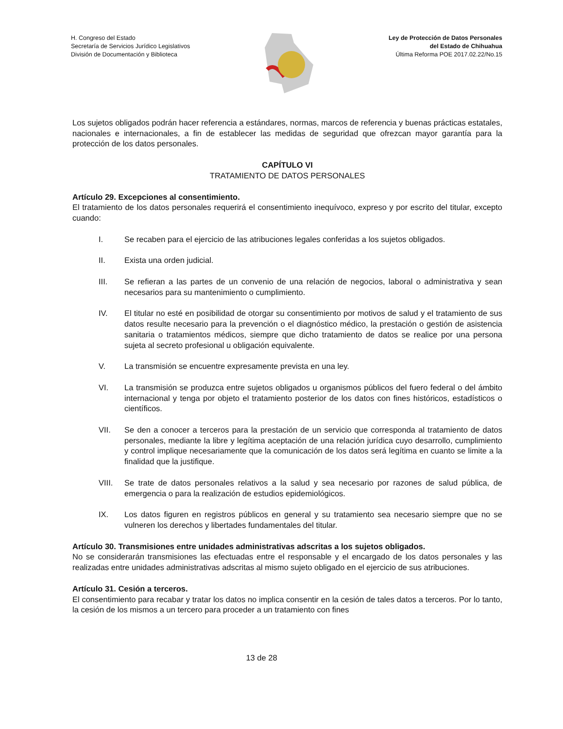H. Congreso del Estado
Secretaría de Servicios Jurídico Legislativos
División de Documentación y Biblioteca
Ley de Protección de Datos Personales
del Estado de Chihuahua
Última Reforma POE 2017.02.22/No.15
Los sujetos obligados podrán hacer referencia a estándares, normas, marcos de referencia y buenas prácticas estatales, nacionales e internacionales, a fin de establecer las medidas de seguridad que ofrezcan mayor garantía para la protección de los datos personales.
CAPÍTULO VI
TRATAMIENTO DE DATOS PERSONALES
Artículo 29. Excepciones al consentimiento.
El tratamiento de los datos personales requerirá el consentimiento inequívoco, expreso y por escrito del titular, excepto cuando:
I. Se recaben para el ejercicio de las atribuciones legales conferidas a los sujetos obligados.
II. Exista una orden judicial.
III. Se refieran a las partes de un convenio de una relación de negocios, laboral o administrativa y sean necesarios para su mantenimiento o cumplimiento.
IV. El titular no esté en posibilidad de otorgar su consentimiento por motivos de salud y el tratamiento de sus datos resulte necesario para la prevención o el diagnóstico médico, la prestación o gestión de asistencia sanitaria o tratamientos médicos, siempre que dicho tratamiento de datos se realice por una persona sujeta al secreto profesional u obligación equivalente.
V. La transmisión se encuentre expresamente prevista en una ley.
VI. La transmisión se produzca entre sujetos obligados u organismos públicos del fuero federal o del ámbito internacional y tenga por objeto el tratamiento posterior de los datos con fines históricos, estadísticos o científicos.
VII. Se den a conocer a terceros para la prestación de un servicio que corresponda al tratamiento de datos personales, mediante la libre y legítima aceptación de una relación jurídica cuyo desarrollo, cumplimiento y control implique necesariamente que la comunicación de los datos será legítima en cuanto se limite a la finalidad que la justifique.
VIII. Se trate de datos personales relativos a la salud y sea necesario por razones de salud pública, de emergencia o para la realización de estudios epidemiológicos.
IX. Los datos figuren en registros públicos en general y su tratamiento sea necesario siempre que no se vulneren los derechos y libertades fundamentales del titular.
Artículo 30. Transmisiones entre unidades administrativas adscritas a los sujetos obligados.
No se considerarán transmisiones las efectuadas entre el responsable y el encargado de los datos personales y las realizadas entre unidades administrativas adscritas al mismo sujeto obligado en el ejercicio de sus atribuciones.
Artículo 31. Cesión a terceros.
El consentimiento para recabar y tratar los datos no implica consentir en la cesión de tales datos a terceros. Por lo tanto, la cesión de los mismos a un tercero para proceder a un tratamiento con fines
13 de 28